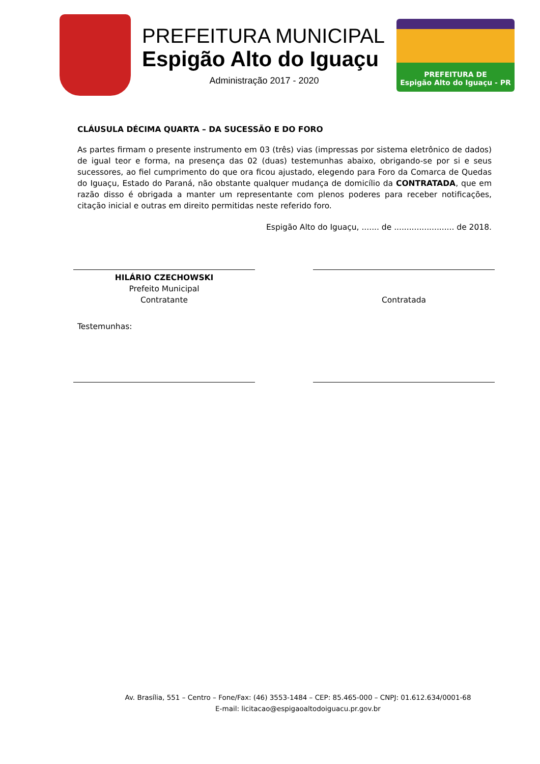PREFEITURA MUNICIPAL
Espigão Alto do Iguaçu
Administração 2017 - 2020
PREFEITURA DE
Espigão Alto do Iguaçu - PR
CLÁUSULA DÉCIMA QUARTA – DA SUCESSÃO E DO FORO
As partes firmam o presente instrumento em 03 (três) vias (impressas por sistema eletrônico de dados) de igual teor e forma, na presença das 02 (duas) testemunhas abaixo, obrigando-se por si e seus sucessores, ao fiel cumprimento do que ora ficou ajustado, elegendo para Foro da Comarca de Quedas do Iguaçu, Estado do Paraná, não obstante qualquer mudança de domicílio da CONTRATADA, que em razão disso é obrigada a manter um representante com plenos poderes para receber notificações, citação inicial e outras em direito permitidas neste referido foro.
Espigão Alto do Iguaçu, ....... de ........................ de 2018.
HILÁRIO CZECHOWSKI
Prefeito Municipal
Contratante
Contratada
Testemunhas:
Av. Brasília, 551 – Centro – Fone/Fax: (46) 3553-1484 – CEP: 85.465-000 – CNPJ: 01.612.634/0001-68
E-mail: licitacao@espigaoaltodoiguacu.pr.gov.br